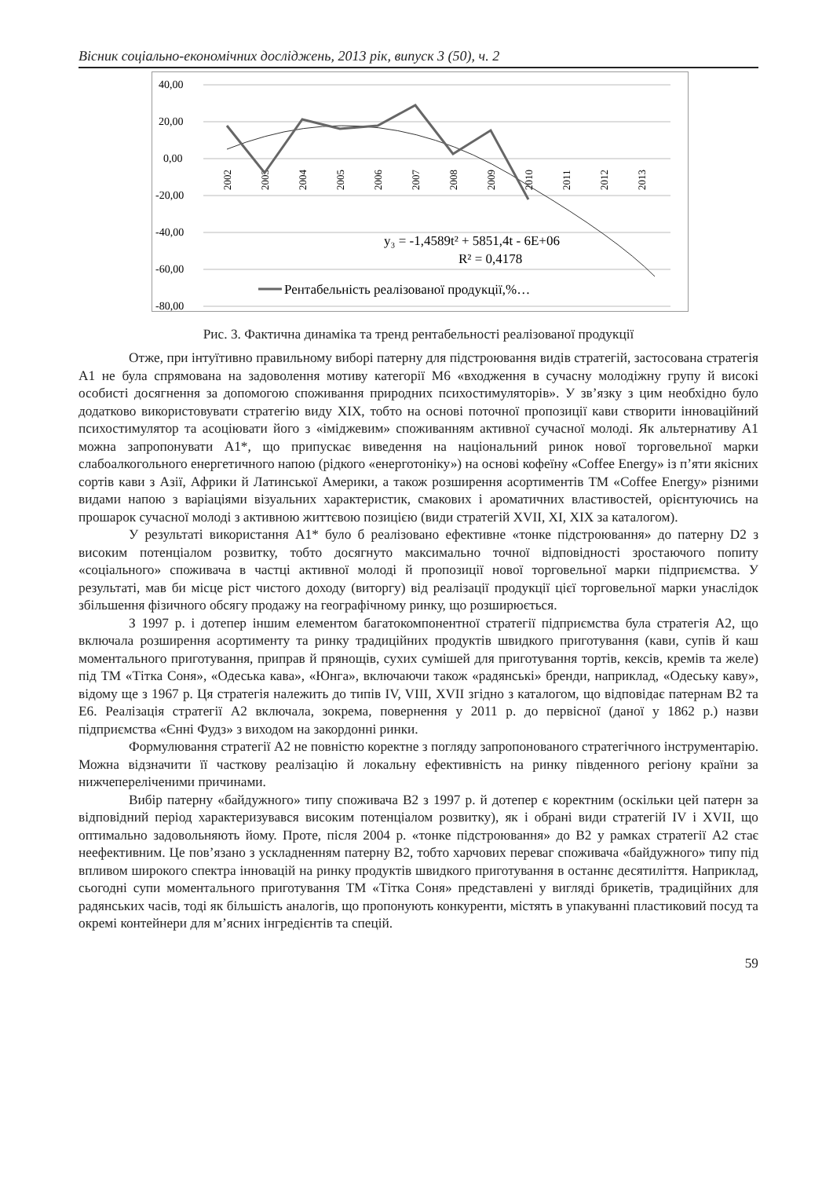Вісник соціально-економічних досліджень, 2013 рік, випуск 3 (50), ч. 2
40,00
20,00
0,00
-20,00
-40,00
-60,00
-80,00
2002
2003
2004
2005
2006
2007
2008
2009
2010
2011
2012
2013
y₃ = -1,4589t² + 5851,4t - 6E+06
R² = 0,4178
Рентабельність реалізованої продукції,%…
Рис. 3. Фактична динаміка та тренд рентабельності реалізованої продукції
Отже, при інтуїтивно правильному виборі патерну для підстроювання видів стратегій, застосована стратегія А1 не була спрямована на задоволення мотиву категорії М6 «входження в сучасну молодіжну групу й високі особисті досягнення за допомогою споживання природних психостимуляторів». У зв’язку з цим необхідно було додатково використовувати стратегію виду XIX, тобто на основі поточної пропозиції кави створити інноваційний психостимулятор та асоціювати його з «іміджевим» споживанням активної сучасної молоді. Як альтернативу А1 можна запропонувати А1*, що припускає виведення на національний ринок нової торговельної марки слабоалкогольного енергетичного напою (рідкого «енерготоніку») на основі кофеїну «Coffee Energy» із п’яти якісних сортів кави з Азії, Африки й Латинської Америки, а також розширення асортиментів ТМ «Coffee Energy» різними видами напою з варіаціями візуальних характеристик, смакових і ароматичних властивостей, орієнтуючись на прошарок сучасної молоді з активною життєвою позицією (види стратегій XVII, XI, XIX за каталогом).
У результаті використання А1* було б реалізовано ефективне «тонке підстроювання» до патерну D2 з високим потенціалом розвитку, тобто досягнуто максимально точної відповідності зростаючого попиту «соціального» споживача в частці активної молоді й пропозиції нової торговельної марки підприємства. У результаті, мав би місце ріст чистого доходу (виторгу) від реалізації продукції цієї торговельної марки унаслідок збільшення фізичного обсягу продажу на географічному ринку, що розширюється.
З 1997 р. і дотепер іншим елементом багатокомпонентної стратегії підприємства була стратегія А2, що включала розширення асортименту та ринку традиційних продуктів швидкого приготування (кави, супів й каш моментального приготування, приправ й прянощів, сухих сумішей для приготування тортів, кексів, кремів та желе) під ТМ «Тітка Соня», «Одеська кава», «Юнга», включаючи також «радянські» бренди, наприклад, «Одеську каву», відому ще з 1967 р. Ця стратегія належить до типів IV, VIII, XVII згідно з каталогом, що відповідає патернам В2 та Е6. Реалізація стратегії А2 включала, зокрема, повернення у 2011 р. до первісної (даної у 1862 р.) назви підприємства «Єнні Фудз» з виходом на закордонні ринки.
Формулювання стратегії А2 не повністю коректне з погляду запропонованого стратегічного інструментарію. Можна відзначити її часткову реалізацію й локальну ефективність на ринку південного регіону країни за нижчепереліченими причинами.
Вибір патерну «байдужного» типу споживача В2 з 1997 р. й дотепер є коректним (оскільки цей патерн за відповідний період характеризувався високим потенціалом розвитку), як і обрані види стратегій IV і XVII, що оптимально задовольняють йому. Проте, після 2004 р. «тонке підстроювання» до В2 у рамках стратегії А2 стає неефективним. Це пов’язано з ускладненням патерну В2, тобто харчових переваг споживача «байдужного» типу під впливом широкого спектра інновацій на ринку продуктів швидкого приготування в останнє десятиліття. Наприклад, сьогодні супи моментального приготування ТМ «Тітка Соня» представлені у вигляді брикетів, традиційних для радянських часів, тоді як більшість аналогів, що пропонують конкуренти, містять в упакуванні пластиковий посуд та окремі контейнери для м’ясних інгредієнтів та спецій.
59